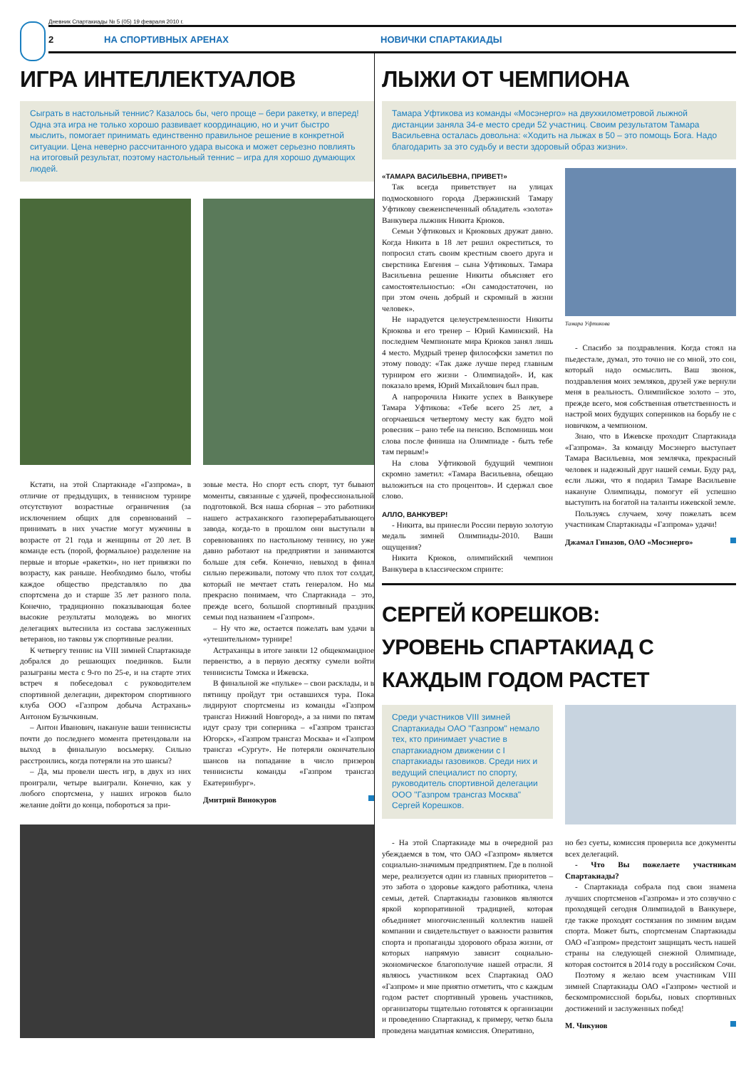Дневник Спартакиады № 5 (05) 19 февраля 2010 г.
2 НА СПОРТИВНЫХ АРЕНАХ НОВИЧКИ СПАРТАКИАДЫ
ИГРА ИНТЕЛЛЕКТУАЛОВ
Сыграть в настольный теннис? Казалось бы, чего проще – бери ракетку, и вперед! Одна эта игра не только хорошо развивает координацию, но и учит быстро мыслить, помогает принимать единственно правильное решение в конкретной ситуации. Цена неверно рассчитанного удара высока и может серьезно повлиять на итоговый результат, поэтому настольный теннис – игра для хорошо думающих людей.
Кстати, на этой Спартакиаде «Газпрома», в отличие от предыдущих, в теннисном турнире отсутствуют возрастные ограничения (за исключением общих для соревнований – принимать в них участие могут мужчины в возрасте от 21 года и женщины от 20 лет. В команде есть (порой, формальное) разделение на первые и вторые «ракетки», но нет привязки по возрасту, как раньше. Необходимо было, чтобы каждое общество представляло по два спортсмена до и старше 35 лет разного пола. Конечно, традиционно показывающая более высокие результаты молодежь во многих делегациях вытеснила из состава заслуженных ветеранов, но таковы уж спортивные реалии.
К четвергу теннис на VIII зимней Спартакиаде добрался до решающих поединков. Были разыграны места с 9-го по 25-е, и на старте этих встреч я побеседовал с руководителем спортивной делегации, директором спортивного клуба ООО «Газпром добыча Астрахань» Антоном Бузычкиным.
– Антон Иванович, накануне ваши теннисисты почти до последнего момента претендовали на выход в финальную восьмерку. Сильно расстроились, когда потеряли на это шансы?
– Да, мы провели шесть игр, в двух из них проиграли, четыре выиграли. Конечно, как у любого спортсмена, у наших игроков было желание дойти до конца, побороться за при-
зовые места. Но спорт есть спорт, тут бывают моменты, связанные с удачей, профессиональной подготовкой. Вся наша сборная – это работники нашего астраханского газоперерабатывающего завода, когда-то в прошлом они выступали в соревнованиях по настольному теннису, но уже давно работают на предприятии и занимаются больше для себя. Конечно, невыход в финал сильно переживали, потому что плох тот солдат, который не мечтает стать генералом. Но мы прекрасно понимаем, что Спартакиада – это, прежде всего, большой спортивный праздник семьи под названием «Газпром».
– Ну что же, остается пожелать вам удачи в «утешительном» турнире!
Астраханцы в итоге заняли 12 общекомандное первенство, а в первую десятку сумели войти теннисисты Томска и Ижевска.
В финальной же «пульке» – свои расклады, и в пятницу пройдут три оставшихся тура. Пока лидируют спортсмены из команды «Газпром трансгаз Нижний Новгород», а за ними по пятам идут сразу три соперника – «Газпром трансгаз Югорск», «Газпром трансгаз Москва» и «Газпром трансгаз «Сургут». Не потеряли окончательно шансов на попадание в число призеров теннисисты команды «Газпром трансгаз Екатеринбург».
Дмитрий Винокуров
ЛЫЖИ ОТ ЧЕМПИОНА
Тамара Уфтикова из команды «Мосэнерго» на двухкилометровой лыжной дистанции заняла 34-е место среди 52 участниц. Своим результатом Тамара Васильевна осталась довольна: «Ходить на лыжах в 50 – это помощь Бога. Надо благодарить за это судьбу и вести здоровый образ жизни».
«ТАМАРА ВАСИЛЬЕВНА, ПРИВЕТ!»
Так всегда приветствует на улицах подмосковного города Дзержинский Тамару Уфтикову свежеиспеченный обладатель «золота» Ванкувера лыжник Никита Крюков.
Семьи Уфтиковых и Крюковых дружат давно. Когда Никита в 18 лет решил окреститься, то попросил стать своим крестным своего друга и сверстника Евгения – сына Уфтиковых. Тамара Васильевна решение Никиты объясняет его самостоятельностью: «Он самодостаточен, но при этом очень добрый и скромный в жизни человек».
Не нарадуется целеустремленности Никиты Крюкова и его тренер – Юрий Каминский. На последнем Чемпионате мира Крюков занял лишь 4 место. Мудрый тренер философски заметил по этому поводу: «Так даже лучше перед главным турниром его жизни - Олимпиадой». И, как показало время, Юрий Михайлович был прав.
А напророчила Никите успех в Ванкувере Тамара Уфтикова: «Тебе всего 25 лет, а огорчаешься четвертому месту как будто мой ровесник – рано тебе на пенсию. Вспомнишь мои слова после финиша на Олимпиаде - быть тебе там первым!»
На слова Уфтиковой будущий чемпион скромно заметил: «Тамара Васильевна, обещаю выложиться на сто процентов». И сдержал свое слово.
АЛЛО, ВАНКУВЕР!
- Никита, вы принесли России первую золотую медаль зимней Олимпиады-2010. Ваши ощущения?
Никита Крюков, олимпийский чемпион Ванкувера в классическом спринте:
Тамара Уфтикова
- Спасибо за поздравления. Когда стоял на пьедестале, думал, это точно не со мной, это сон, который надо осмыслить. Ваш звонок, поздравления моих земляков, друзей уже вернули меня в реальность. Олимпийское золото – это, прежде всего, моя собственная ответственность и настрой моих будущих соперников на борьбу не с новичком, а чемпионом.
Знаю, что в Ижевске проходит Спартакиада «Газпрома». За команду Мосэнерго выступает Тамара Васильевна, моя землячка, прекрасный человек и надежный друг нашей семьи. Буду рад, если лыжи, что я подарил Тамаре Васильевне накануне Олимпиады, помогут ей успешно выступить на богатой на таланты ижевской земле.
Пользуясь случаем, хочу пожелать всем участникам Спартакиады «Газпрома» удачи!
Джамал Гиназов, ОАО «Мосэнерго»
СЕРГЕЙ КОРЕШКОВ:
УРОВЕНЬ СПАРТАКИАД С КАЖДЫМ ГОДОМ РАСТЕТ
Среди участников VIII зимней Спартакиады ОАО "Газпром" немало тех, кто принимает участие в спартакиадном движении с I спартакиады газовиков. Среди них и ведущий специалист по спорту, руководитель спортивной делегации ООО "Газпром трансгаз Москва" Сергей Корешков.
- На этой Спартакиаде мы в очередной раз убеждаемся в том, что ОАО «Газпром» является социально-значимым предприятием. Где в полной мере, реализуется один из главных приоритетов – это забота о здоровье каждого работника, члена семьи, детей. Спартакиады газовиков являются яркой корпоративной традицией, которая объединяет многочисленный коллектив нашей компании и свидетельствует о важности развития спорта и пропаганды здорового образа жизни, от которых напрямую зависит социально-экономическое благополучие нашей отрасли. Я являюсь участником всех Спартакиад ОАО «Газпром» и мне приятно отметить, что с каждым годом растет спортивный уровень участников, организаторы тщательно готовятся к организации и проведению Спартакиад, к примеру, четко была проведена мандатная комиссия. Оперативно,
но без суеты, комиссия проверила все документы всех делегаций.
- Что Вы пожелаете участникам Спартакиады?
- Спартакиада собрала под свои знамена лучших спортсменов «Газпрома» и это созвучно с проходящей сегодня Олимпиадой в Ванкувере, где также проходят состязания по зимним видам спорта. Может быть, спортсменам Спартакиады ОАО «Газпром» предстоит защищать честь нашей страны на следующей снежной Олимпиаде, которая состоится в 2014 году в российском Сочи.
Поэтому я желаю всем участникам VIII зимней Спартакиады ОАО «Газпром» честной и бескомпромиссной борьбы, новых спортивных достижений и заслуженных побед!
М. Чикунов